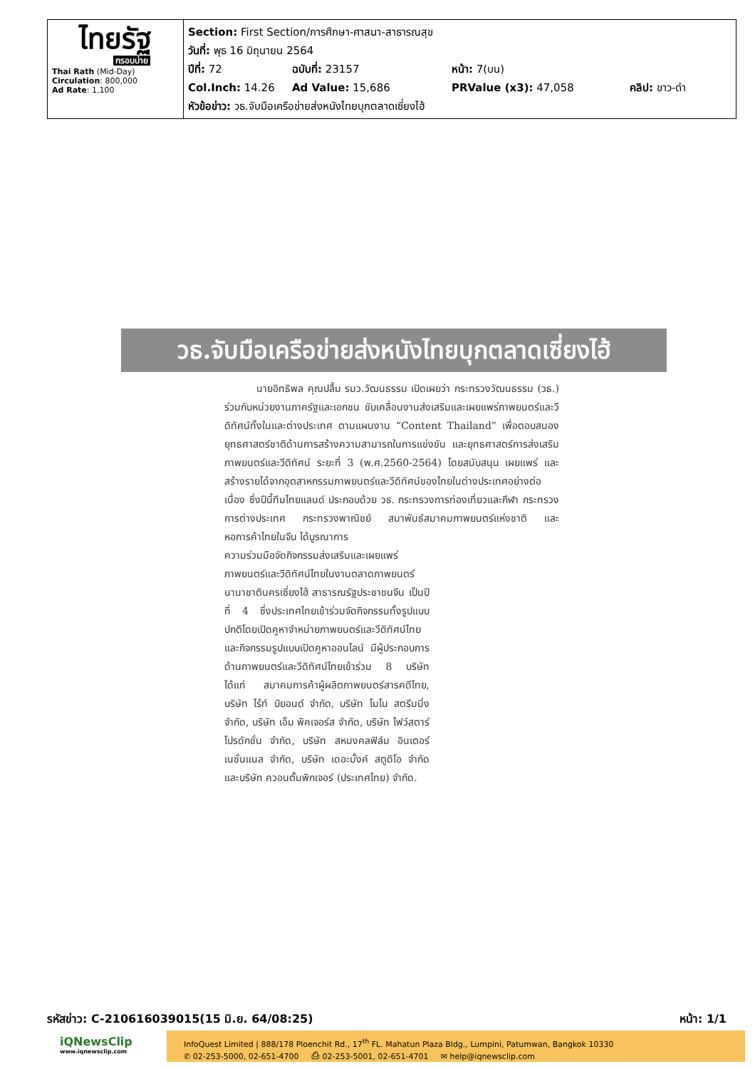| ไทยรัฐ กรอบบ่าย Thai Rath (Mid-Day) Circulation : 800,000 Ad Rate : 1,100 | Section: First Section/การศึกษา-ศาสนา-สาธารณสุข วันที่: พุธ 16 มิถุนายน 2564 ปีที่: 72 ฉบับที่: 23157 หน้า: 7(บน) Col.Inch: 14.26 Ad Value: 15,686 PRValue (x3): 47,058 คลิป: ขาว-ดำ หัวข้อข่าว: วธ.จับมือเครือข่ายส่งหนังไทยบุกตลาดเซี่ยงไฮ้ |
วธ.จับมือเครือข่ายส่งหนังไทยบุกตลาดเซี่ยงไฮ้
นายอิทธิพล คุณปลื้ม รมว.วัฒนธรรม เปิดเผยว่า กระทรวงวัฒนธรรม (วธ.) ร่วมกับหน่วยงานภาครัฐและเอกชน ขับเคลื่อนงานส่งเสริมและเผยแพร่ภาพยนตร์และวีดิทัศน์ทั้งในและต่างประเทศ ตามแผนงาน “Content Thailand” เพื่อตอบสนองยุทธศาสตร์ชาติด้านการสร้างความสามารถในการแข่งขัน และยุทธศาสตร์การส่งเสริมภาพยนตร์และวีดิทัศน์ ระยะที่ 3 (พ.ศ.2560-2564) โดยสนับสนุน เผยแพร่ และสร้างรายได้จากอุตสาหกรรมภาพยนตร์และวีดิทัศน์ของไทยในต่างประเทศอย่างต่อเนื่อง ซึ่งปีนี้ทีมไทยแลนด์ ประกอบด้วย วธ. กระทรวงการท่องเที่ยวและกีฬา กระทรวงการต่างประเทศ กระทรวงพาณิชย์ สมาพันธ์สมาคมภาพยนตร์แห่งชาติ และหอการค้าไทยในจีน ได้บูรณาการ
ความร่วมมือจัดกิจกรรมส่งเสริมและเผยแพร่ภาพยนตร์และวีดิทัศน์ไทยในงานตลาดภาพยนตร์นานาชาตินครเซี่ยงไฮ้ สาธารณรัฐประชาชนจีน เป็นปีที่ 4 ซึ่งประเทศไทยเข้าร่วมจัดกิจกรรมทั้งรูปแบบปกติโดยเปิดคูหาจำหน่ายภาพยนตร์และวีดิทัศน์ไทย และกิจกรรมรูปแบบเปิดคูหาออนไลน์ มีผู้ประกอบการด้านภาพยนตร์และวีดิทัศน์ไทยเข้าร่วม 8 บริษัท ได้แก่ สมาคมการค้าผู้ผลิตภาพยนตร์สารคดีไทย, บริษัท ไร้ท์ บิยอนด์ จำกัด, บริษัท โมโน สตรีมมิ่ง จำกัด, บริษัท เอ็ม พิคเจอร์ส จำกัด, บริษัท ไฟว์สตาร์ โปรดักชั่น จำกัด, บริษัท สหมงคลฟิล์ม อินเตอร์เนชั่นแนล จำกัด, บริษัท เดอะมั้งค์ สตูดิโอ จำกัด และบริษัท ควอนตั้มพิกเจอร์ (ประเทศไทย) จำกัด.
รหัสข่าว: C-210616039015(15 มิ.ย. 64/08:25)
หน้า: 1/1
iQNewsClip
www.iqnewsclip.com
InfoQuest Limited | 888/178 Ploenchit Rd., 17<sup>th</sup> FL. Mahatun Plaza Bldg., Lumpini, Patumwan, Bangkok 10330
✆ 02-253-5000, 02-651-4700 ⎙ 02-253-5001, 02-651-4701 ✉ help@iqnewsclip.com